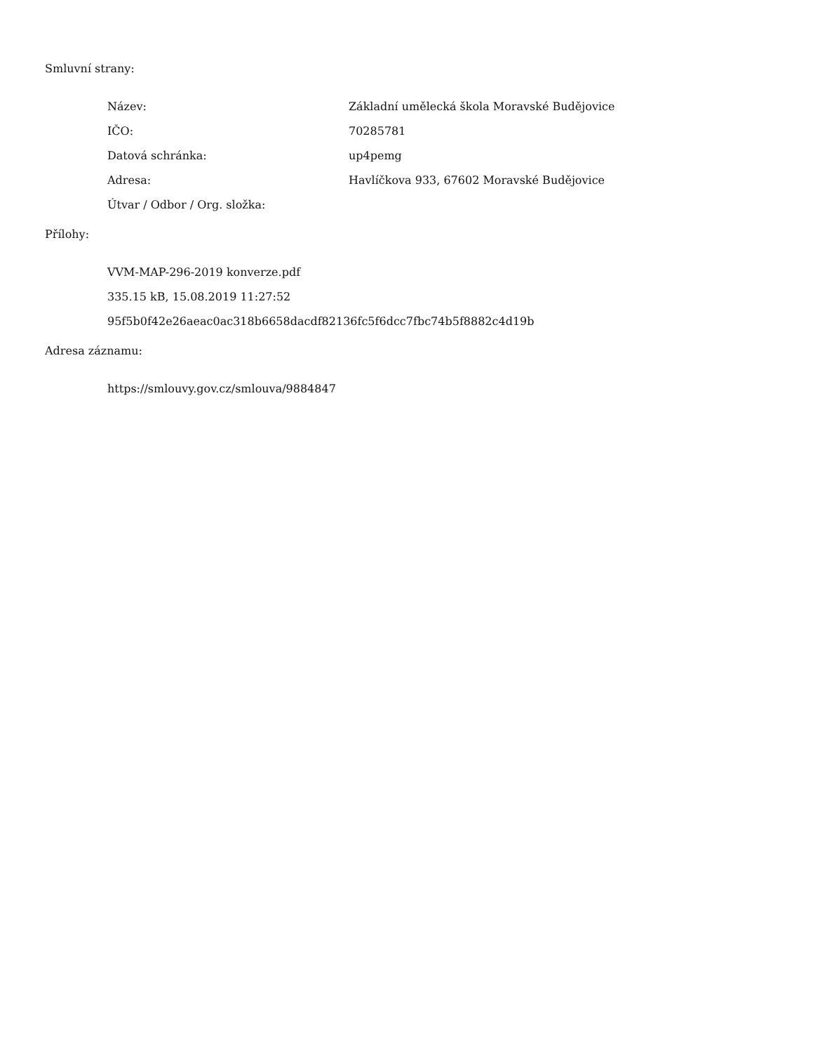Smluvní strany:
Název: Základní umělecká škola Moravské Budějovice
IČO: 70285781
Datová schránka: up4pemg
Adresa: Havlíčkova 933, 67602 Moravské Budějovice
Útvar / Odbor / Org. složka:
Přílohy:
VVM-MAP-296-2019 konverze.pdf
335.15 kB, 15.08.2019 11:27:52
95f5b0f42e26aeac0ac318b6658dacdf82136fc5f6dcc7fbc74b5f8882c4d19b
Adresa záznamu:
https://smlouvy.gov.cz/smlouva/9884847